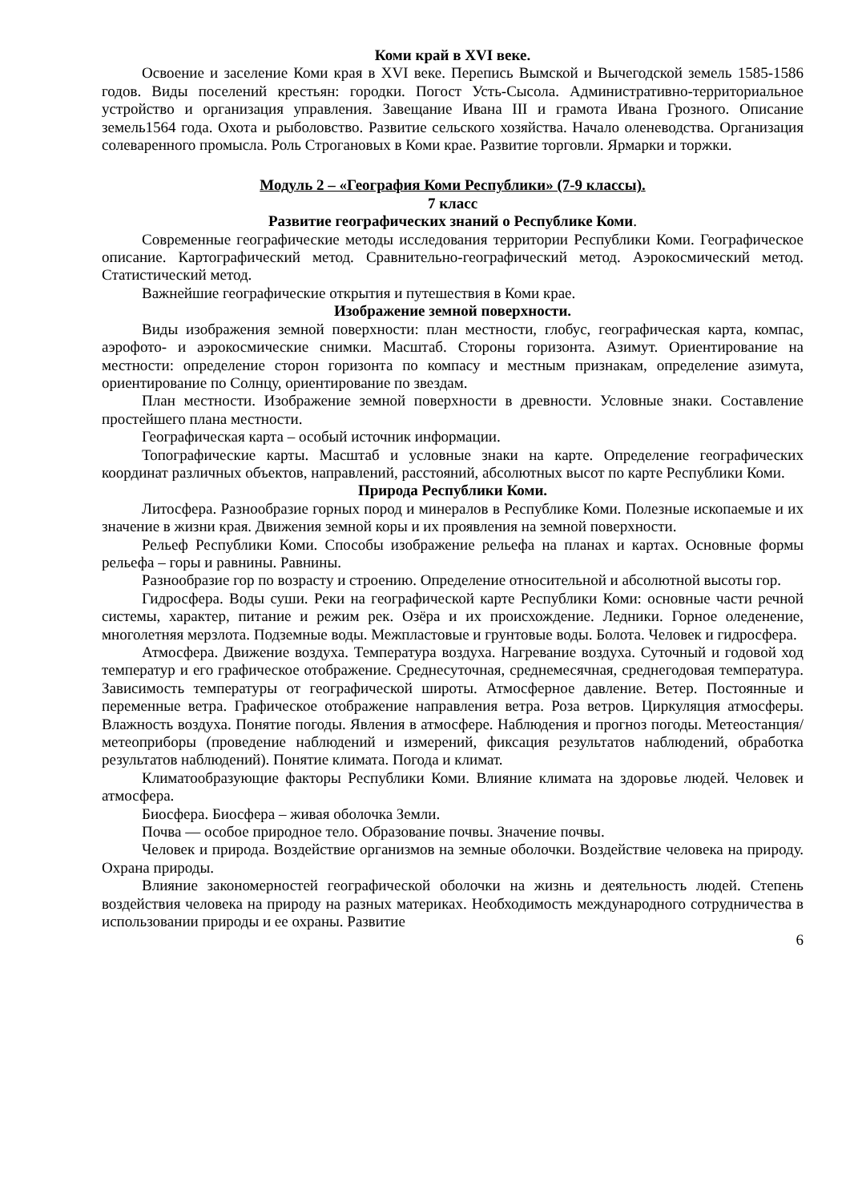Коми край в XVI веке.
Освоение и заселение Коми края в XVI веке. Перепись Вымской и Вычегодской земель 1585-1586 годов. Виды поселений крестьян: городки. Погост Усть-Сысола. Административно-территориальное устройство и организация управления. Завещание Ивана III и грамота Ивана Грозного. Описание земель1564 года. Охота и рыболовство. Развитие сельского хозяйства. Начало оленеводства. Организация солеваренного промысла. Роль Строгановых в Коми крае. Развитие торговли. Ярмарки и торжки.
Модуль 2 – «География Коми Республики» (7-9 классы).
7 класс
Развитие географических знаний о Республике Коми.
Современные географические методы исследования территории Республики Коми. Географическое описание. Картографический метод. Сравнительно-географический метод. Аэрокосмический метод. Статистический метод.
Важнейшие географические открытия и путешествия в Коми крае.
Изображение земной поверхности.
Виды изображения земной поверхности: план местности, глобус, географическая карта, компас, аэрофото- и аэрокосмические снимки. Масштаб. Стороны горизонта. Азимут. Ориентирование на местности: определение сторон горизонта по компасу и местным признакам, определение азимута, ориентирование по Солнцу, ориентирование по звездам.
План местности. Изображение земной поверхности в древности. Условные знаки. Составление простейшего плана местности.
Географическая карта – особый источник информации.
Топографические карты. Масштаб и условные знаки на карте. Определение географических координат различных объектов, направлений, расстояний, абсолютных высот по карте Республики Коми.
Природа Республики Коми.
Литосфера. Разнообразие горных пород и минералов в Республике Коми. Полезные ископаемые и их значение в жизни края. Движения земной коры и их проявления на земной поверхности.
Рельеф Республики Коми. Способы изображение рельефа на планах и картах. Основные формы рельефа – горы и равнины. Равнины.
Разнообразие гор по возрасту и строению. Определение относительной и абсолютной высоты гор.
Гидросфера. Воды суши. Реки на географической карте Республики Коми: основные части речной системы, характер, питание и режим рек. Озёра и их происхождение. Ледники. Горное оледенение, многолетняя мерзлота. Подземные воды. Межпластовые и грунтовые воды. Болота. Человек и гидросфера.
Атмосфера. Движение воздуха. Температура воздуха. Нагревание воздуха. Суточный и годовой ход температур и его графическое отображение. Среднесуточная, среднемесячная, среднегодовая температура. Зависимость температуры от географической широты. Атмосферное давление. Ветер. Постоянные и переменные ветра. Графическое отображение направления ветра. Роза ветров. Циркуляция атмосферы. Влажность воздуха. Понятие погоды. Явления в атмосфере. Наблюдения и прогноз погоды. Метеостанция/метеоприборы (проведение наблюдений и измерений, фиксация результатов наблюдений, обработка результатов наблюдений). Понятие климата. Погода и климат.
Климатообразующие факторы Республики Коми. Влияние климата на здоровье людей. Человек и атмосфера.
Биосфера. Биосфера – живая оболочка Земли.
Почва — особое природное тело. Образование почвы. Значение почвы.
Человек и природа. Воздействие организмов на земные оболочки. Воздействие человека на природу. Охрана природы.
Влияние закономерностей географической оболочки на жизнь и деятельность людей. Степень воздействия человека на природу на разных материках. Необходимость международного сотрудничества в использовании природы и ее охраны. Развитие
6